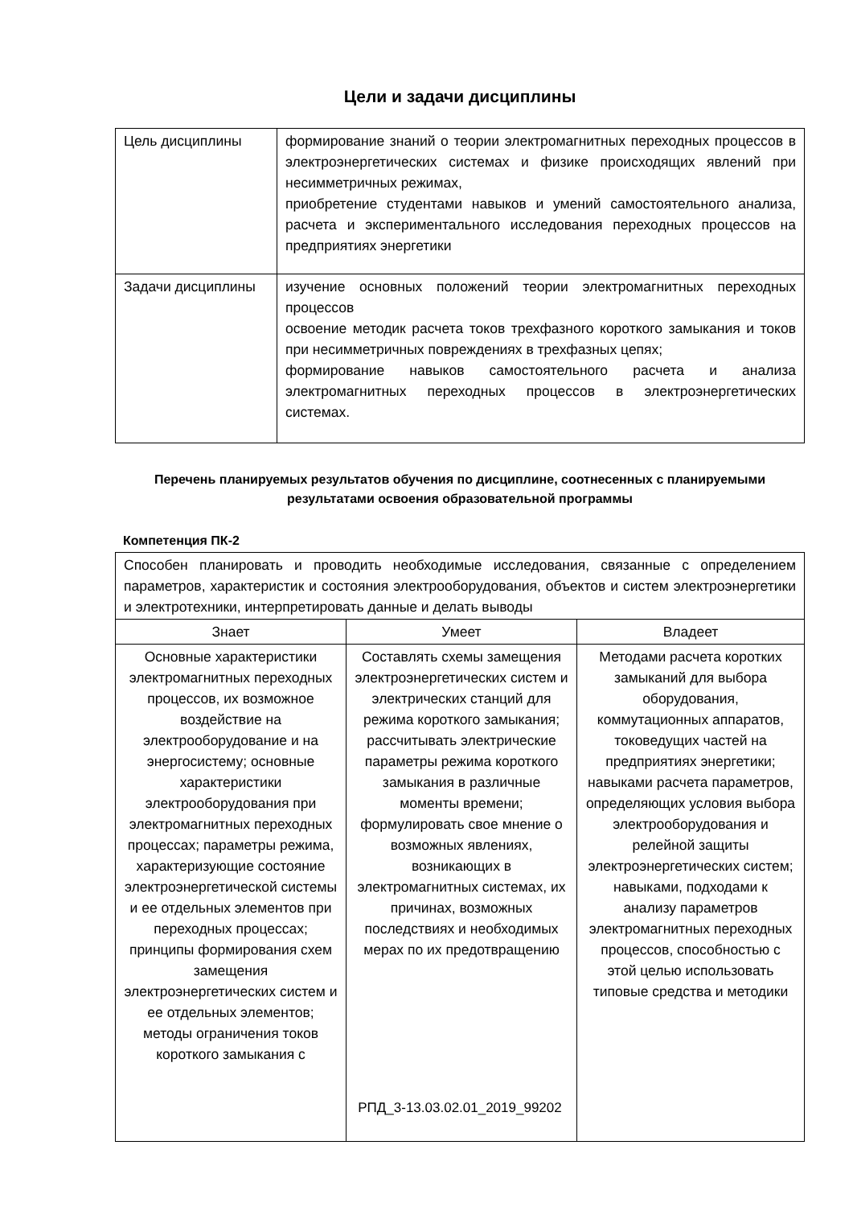Цели и задачи дисциплины
| Цель дисциплины | формирование знаний о теории электромагнитных переходных процессов в электроэнергетических системах и физике происходящих явлений при несимметричных режимах, приобретение студентами навыков и умений самостоятельного анализа, расчета и экспериментального исследования переходных процессов на предприятиях энергетики |
| Задачи дисциплины | изучение основных положений теории электромагнитных переходных процессов освоение методик расчета токов трехфазного короткого замыкания и токов при несимметричных повреждениях в трехфазных цепях; формирование навыков самостоятельного расчета и анализа электромагнитных переходных процессов в электроэнергетических системах. |
Перечень планируемых результатов обучения по дисциплине, соотнесенных с планируемыми результатами освоения образовательной программы
Компетенция ПК-2
| Способен планировать и проводить необходимые исследования, связанные с определением параметров, характеристик и состояния электрооборудования, объектов и систем электроэнергетики и электротехники, интерпретировать данные и делать выводы | | |
| Знает | Умеет | Владеет |
| Основные характеристики электромагнитных переходных процессов, их возможное воздействие на электрооборудование и на энергосистему; основные характеристики электрооборудования при электромагнитных переходных процессах; параметры режима, характеризующие состояние электроэнергетической системы и ее отдельных элементов при переходных процессах; принципы формирования схем замещения электроэнергетических систем и ее отдельных элементов; методы ограничения токов короткого замыкания с | Составлять схемы замещения электроэнергетических систем и электрических станций для режима короткого замыкания; рассчитывать электрические параметры режима короткого замыкания в различные моменты времени; формулировать свое мнение о возможных явлениях, возникающих в электромагнитных системах, их причинах, возможных последствиях и необходимых мерах по их предотвращению | Методами расчета коротких замыканий для выбора оборудования, коммутационных аппаратов, токоведущих частей на предприятиях энергетики; навыками расчета параметров, определяющих условия выбора электрооборудования и релейной защиты электроэнергетических систем; навыками, подходами к анализу параметров электромагнитных переходных процессов, способностью с этой целью использовать типовые средства и методики |
РПД_3-13.03.02.01_2019_99202